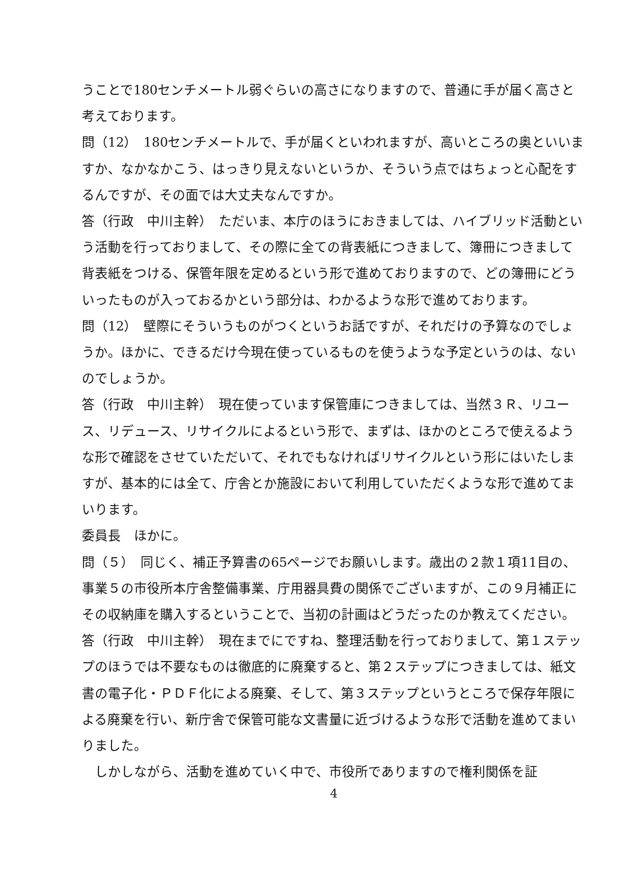うことで180センチメートル弱ぐらいの高さになりますので、普通に手が届く高さと考えております。
問（12）　180センチメートルで、手が届くといわれますが、高いところの奥といいますか、なかなかこう、はっきり見えないというか、そういう点ではちょっと心配をするんですが、その面では大丈夫なんですか。
答（行政　中川主幹）　ただいま、本庁のほうにおきましては、ハイブリッド活動という活動を行っておりまして、その際に全ての背表紙につきまして、簿冊につきまして背表紙をつける、保管年限を定めるという形で進めておりますので、どの簿冊にどういったものが入っておるかという部分は、わかるような形で進めております。
問（12）　壁際にそういうものがつくというお話ですが、それだけの予算なのでしょうか。ほかに、できるだけ今現在使っているものを使うような予定というのは、ないのでしょうか。
答（行政　中川主幹）　現在使っています保管庫につきましては、当然３Ｒ、リユース、リデュース、リサイクルによるという形で、まずは、ほかのところで使えるような形で確認をさせていただいて、それでもなければリサイクルという形にはいたしますが、基本的には全て、庁舎とか施設において利用していただくような形で進めてまいります。
委員長　ほかに。
問（５）　同じく、補正予算書の65ページでお願いします。歳出の２款１項11目の、事業５の市役所本庁舎整備事業、庁用器具費の関係でございますが、この９月補正にその収納庫を購入するということで、当初の計画はどうだったのか教えてください。
答（行政　中川主幹）　現在までにですね、整理活動を行っておりまして、第１ステップのほうでは不要なものは徹底的に廃棄すると、第２ステップにつきましては、紙文書の電子化・ＰＤＦ化による廃棄、そして、第３ステップというところで保存年限による廃棄を行い、新庁舎で保管可能な文書量に近づけるような形で活動を進めてまいりました。
　しかしながら、活動を進めていく中で、市役所でありますので権利関係を証
4